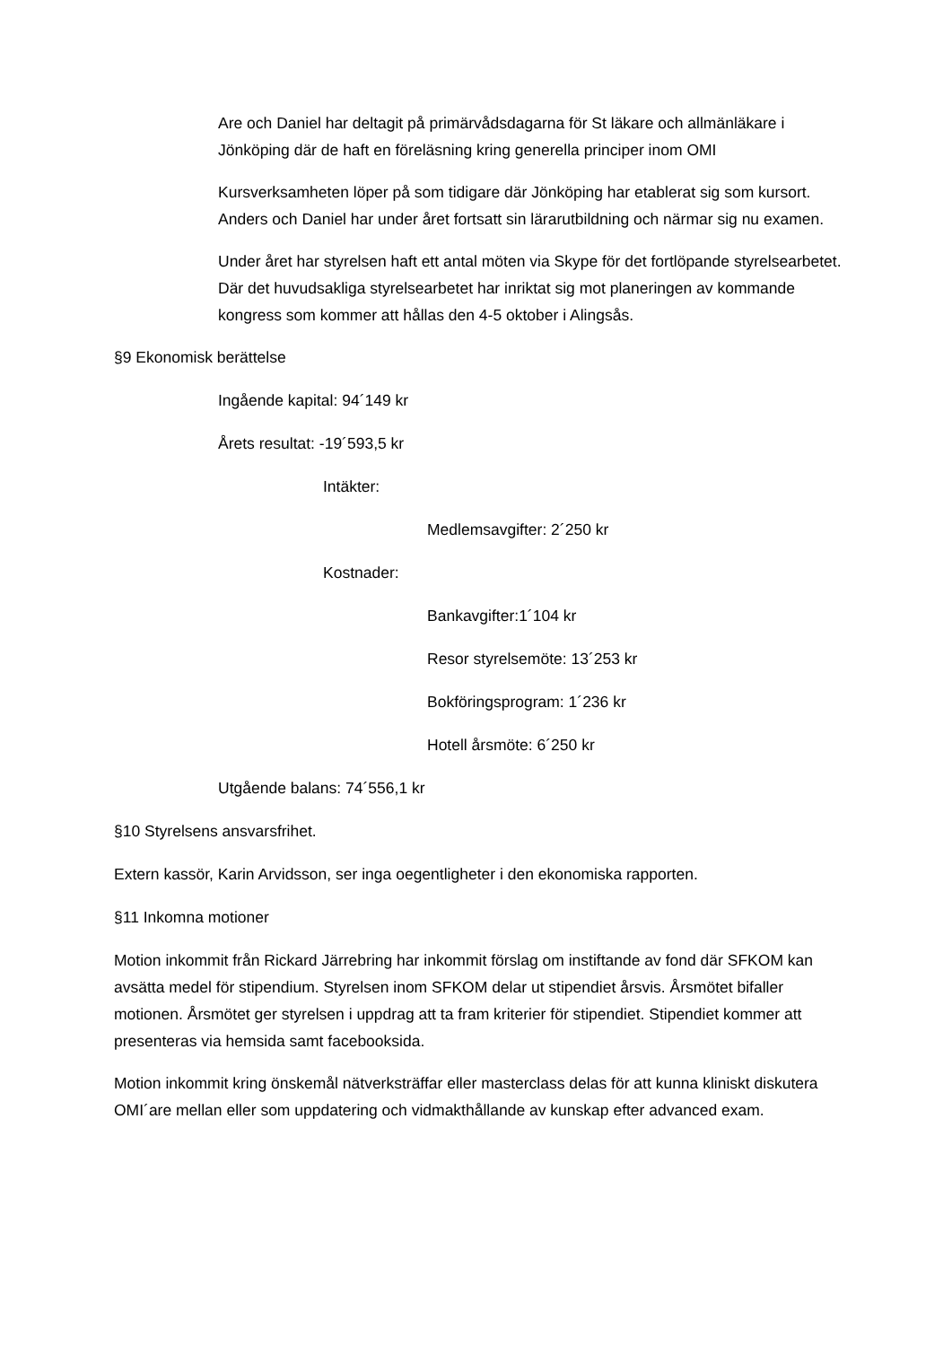Are och Daniel har deltagit på primärvådsdagarna för St läkare och allmänläkare i Jönköping där de haft en föreläsning kring generella principer inom OMI
Kursverksamheten löper på som tidigare där Jönköping har etablerat sig som kursort. Anders och Daniel har under året fortsatt sin lärarutbildning och närmar sig nu examen.
Under året har styrelsen haft ett antal möten via Skype för det fortlöpande styrelsearbetet. Där det huvudsakliga styrelsearbetet har inriktat sig mot planeringen av kommande kongress som kommer att hållas den 4-5 oktober i Alingsås.
§9 Ekonomisk berättelse
Ingående kapital: 94´149 kr
Årets resultat: -19´593,5 kr
Intäkter:
Medlemsavgifter: 2´250 kr
Kostnader:
Bankavgifter:1´104 kr
Resor styrelsemöte: 13´253 kr
Bokföringsprogram: 1´236 kr
Hotell årsmöte: 6´250 kr
Utgående balans: 74´556,1 kr
§10 Styrelsens ansvarsfrihet.
Extern kassör, Karin Arvidsson, ser inga oegentligheter i den ekonomiska rapporten.
§11 Inkomna motioner
Motion inkommit från Rickard Järrebring har inkommit förslag om instiftande av fond där SFKOM kan avsätta medel för stipendium. Styrelsen inom SFKOM delar ut stipendiet årsvis. Årsmötet bifaller motionen. Årsmötet ger styrelsen i uppdrag att ta fram kriterier för stipendiet. Stipendiet kommer att presenteras via hemsida samt facebooksida.
Motion inkommit kring önskemål nätverksträffar eller masterclass delas för att kunna kliniskt diskutera OMI´are mellan eller som uppdatering och vidmakthållande av kunskap efter advanced exam.